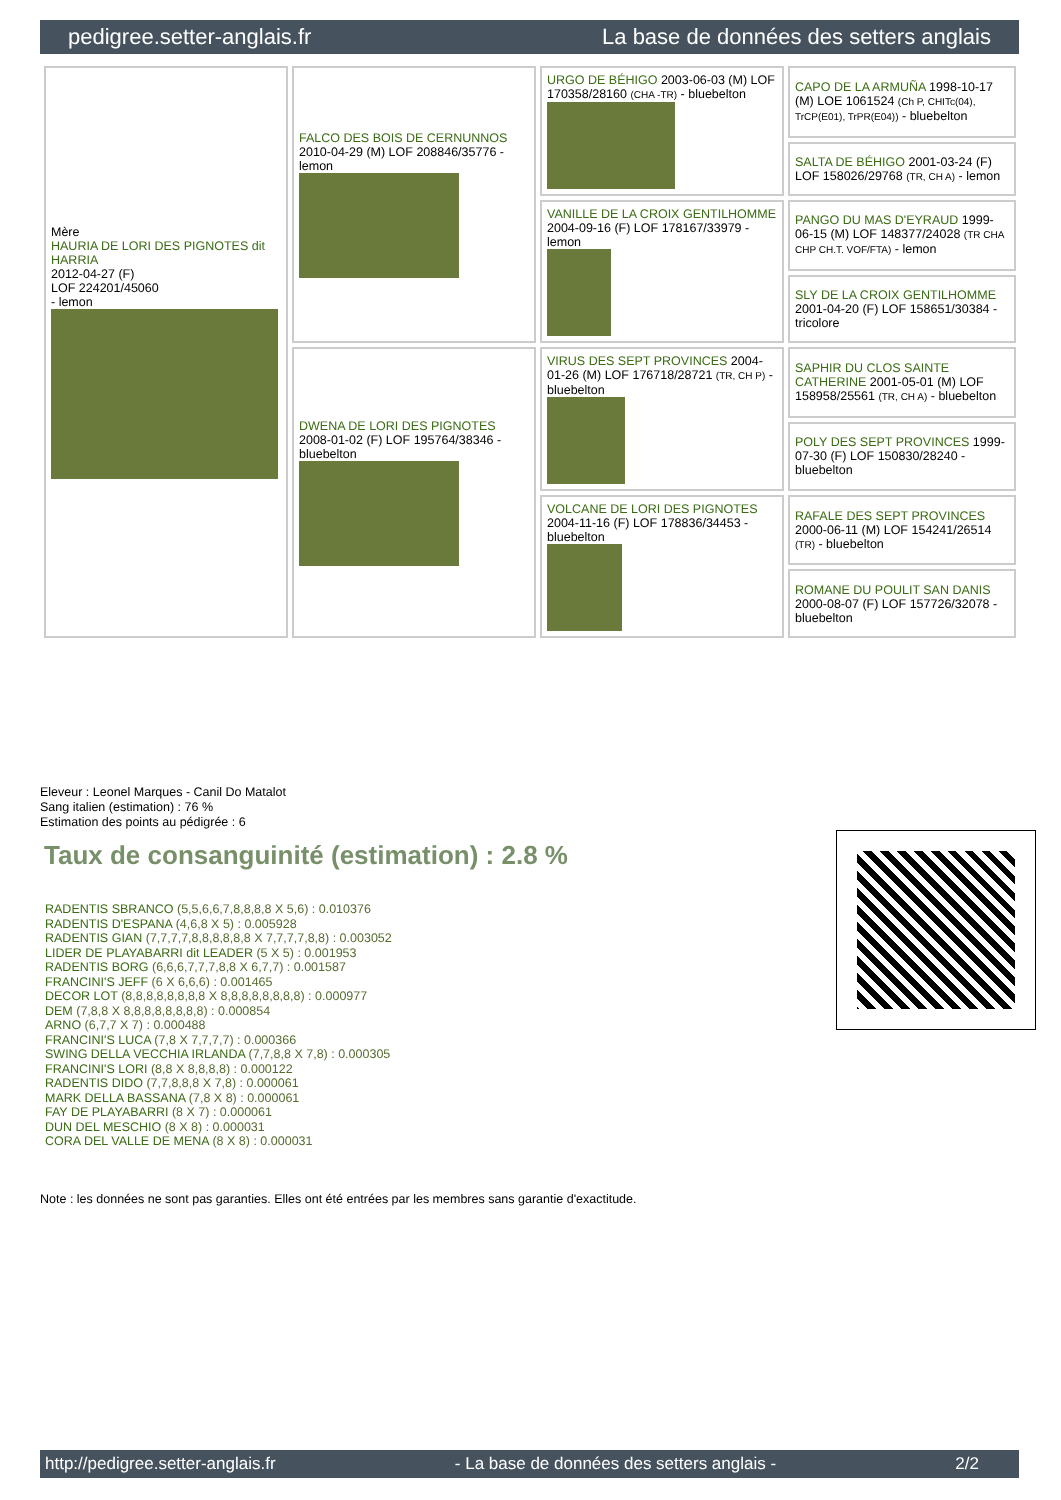pedigree.setter-anglais.fr La base de données des setters anglais
| Mère HAURIA DE LORI DES PIGNOTES dit HARRIA 2012-04-27 (F) LOF 224201/45060 - lemon | FALCO DES BOIS DE CERNUNNOS 2010-04-29 (M) LOF 208846/35776 - lemon | URGO DE BÉHIGO 2003-06-03 (M) LOF 170358/28160 (CHA -TR) - bluebelton | CAPO DE LA ARMUÑA 1998-10-17 (M) LOE 1061524 (Ch P, CHITc(04), TrCP(E01), TrPR(E04)) - bluebelton |
| | | | SALTA DE BÉHIGO 2001-03-24 (F) LOF 158026/29768 (TR, CH A) - lemon |
| | | VANILLE DE LA CROIX GENTILHOMME 2004-09-16 (F) LOF 178167/33979 - lemon | PANGO DU MAS D'EYRAUD 1999-06-15 (M) LOF 148377/24028 (TR CHA CHP CH.T. VOF/FTA) - lemon |
| | | | SLY DE LA CROIX GENTILHOMME 2001-04-20 (F) LOF 158651/30384 - tricolore |
| | DWENA DE LORI DES PIGNOTES 2008-01-02 (F) LOF 195764/38346 - bluebelton | VIRUS DES SEPT PROVINCES 2004-01-26 (M) LOF 176718/28721 (TR, CH P) - bluebelton | SAPHIR DU CLOS SAINTE CATHERINE 2001-05-01 (M) LOF 158958/25561 (TR, CH A) - bluebelton |
| | | | POLY DES SEPT PROVINCES 1999-07-30 (F) LOF 150830/28240 - bluebelton |
| | | VOLCANE DE LORI DES PIGNOTES 2004-11-16 (F) LOF 178836/34453 - bluebelton | RAFALE DES SEPT PROVINCES 2000-06-11 (M) LOF 154241/26514 (TR) - bluebelton |
| | | | ROMANE DU POULIT SAN DANIS 2000-08-07 (F) LOF 157726/32078 - bluebelton |
Eleveur : Leonel Marques - Canil Do Matalot
Sang italien (estimation) : 76 %
Estimation des points au pédigrée : 6
Taux de consanguinité (estimation) : 2.8 %
RADENTIS SBRANCO (5,5,6,6,7,8,8,8,8 X 5,6) : 0.010376
RADENTIS D'ESPANA (4,6,8 X 5) : 0.005928
RADENTIS GIAN (7,7,7,7,8,8,8,8,8,8 X 7,7,7,7,8,8) : 0.003052
LIDER DE PLAYABARRI dit LEADER (5 X 5) : 0.001953
RADENTIS BORG (6,6,6,7,7,7,8,8 X 6,7,7) : 0.001587
FRANCINI'S JEFF (6 X 6,6,6) : 0.001465
DECOR LOT (8,8,8,8,8,8,8,8 X 8,8,8,8,8,8,8,8) : 0.000977
DEM (7,8,8 X 8,8,8,8,8,8,8,8) : 0.000854
ARNO (6,7,7 X 7) : 0.000488
FRANCINI'S LUCA (7,8 X 7,7,7,7) : 0.000366
SWING DELLA VECCHIA IRLANDA (7,7,8,8 X 7,8) : 0.000305
FRANCINI'S LORI (8,8 X 8,8,8,8) : 0.000122
RADENTIS DIDO (7,7,8,8,8 X 7,8) : 0.000061
MARK DELLA BASSANA (7,8 X 8) : 0.000061
FAY DE PLAYABARRI (8 X 7) : 0.000061
DUN DEL MESCHIO (8 X 8) : 0.000031
CORA DEL VALLE DE MENA (8 X 8) : 0.000031
Note : les données ne sont pas garanties. Elles ont été entrées par les membres sans garantie d'exactitude.
http://pedigree.setter-anglais.fr - La base de données des setters anglais - 2/2